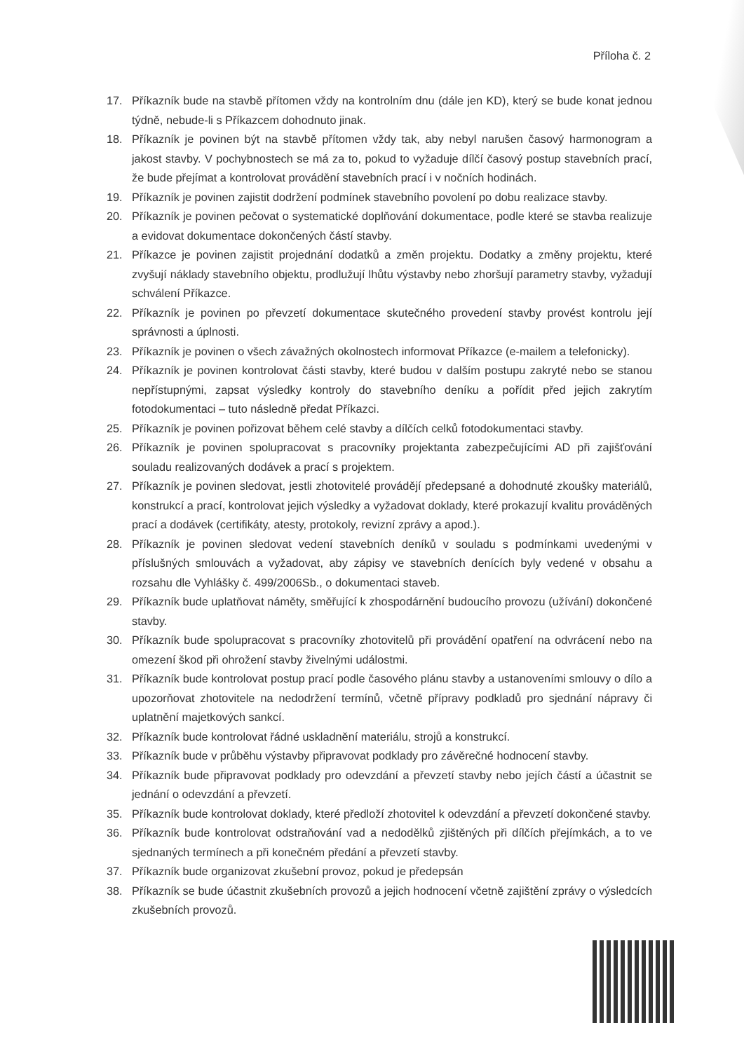Příloha č. 2
17. Příkazník bude na stavbě přítomen vždy na kontrolním dnu (dále jen KD), který se bude konat jednou týdně, nebude-li s Příkazcem dohodnuto jinak.
18. Příkazník je povinen být na stavbě přítomen vždy tak, aby nebyl narušen časový harmonogram a jakost stavby. V pochybnostech se má za to, pokud to vyžaduje dílčí časový postup stavebních prací, že bude přejímat a kontrolovat provádění stavebních prací i v nočních hodinách.
19. Příkazník je povinen zajistit dodržení podmínek stavebního povolení po dobu realizace stavby.
20. Příkazník je povinen pečovat o systematické doplňování dokumentace, podle které se stavba realizuje a evidovat dokumentace dokončených částí stavby.
21. Příkazce je povinen zajistit projednání dodatků a změn projektu. Dodatky a změny projektu, které zvyšují náklady stavebního objektu, prodlužují lhůtu výstavby nebo zhoršují parametry stavby, vyžadují schválení Příkazce.
22. Příkazník je povinen po převzetí dokumentace skutečného provedení stavby provést kontrolu její správnosti a úplnosti.
23. Příkazník je povinen o všech závažných okolnostech informovat Příkazce (e-mailem a telefonicky).
24. Příkazník je povinen kontrolovat části stavby, které budou v dalším postupu zakryté nebo se stanou nepřístupnými, zapsat výsledky kontroly do stavebního deníku a pořídit před jejich zakrytím fotodokumentaci – tuto následně předat Příkazci.
25. Příkazník je povinen pořizovat během celé stavby a dílčích celků fotodokumentaci stavby.
26. Příkazník je povinen spolupracovat s pracovníky projektanta zabezpečujícími AD při zajišťování souladu realizovaných dodávek a prací s projektem.
27. Příkazník je povinen sledovat, jestli zhotovitelé provádějí předepsané a dohodnuté zkoušky materiálů, konstrukcí a prací, kontrolovat jejich výsledky a vyžadovat doklady, které prokazují kvalitu prováděných prací a dodávek (certifikáty, atesty, protokoly, revizní zprávy a apod.).
28. Příkazník je povinen sledovat vedení stavebních deníků v souladu s podmínkami uvedenými v příslušných smlouvách a vyžadovat, aby zápisy ve stavebních denících byly vedené v obsahu a rozsahu dle Vyhlášky č. 499/2006Sb., o dokumentaci staveb.
29. Příkazník bude uplatňovat náměty, směřující k zhospodárnění budoucího provozu (užívání) dokončené stavby.
30. Příkazník bude spolupracovat s pracovníky zhotovitelů při provádění opatření na odvrácení nebo na omezení škod při ohrožení stavby živelnými událostmi.
31. Příkazník bude kontrolovat postup prací podle časového plánu stavby a ustanoveními smlouvy o dílo a upozorňovat zhotovitele na nedodržení termínů, včetně přípravy podkladů pro sjednání nápravy či uplatnění majetkových sankcí.
32. Příkazník bude kontrolovat řádné uskladnění materiálu, strojů a konstrukcí.
33. Příkazník bude v průběhu výstavby připravovat podklady pro závěrečné hodnocení stavby.
34. Příkazník bude připravovat podklady pro odevzdání a převzetí stavby nebo jejích částí a účastnit se jednání o odevzdání a převzetí.
35. Příkazník bude kontrolovat doklady, které předloží zhotovitel k odevzdání a převzetí dokončené stavby.
36. Příkazník bude kontrolovat odstraňování vad a nedodělků zjištěných při dílčích přejímkách, a to ve sjednaných termínech a při konečném předání a převzetí stavby.
37. Příkazník bude organizovat zkušební provoz, pokud je předepsán
38. Příkazník se bude účastnit zkušebních provozů a jejich hodnocení včetně zajištění zprávy o výsledcích zkušebních provozů.